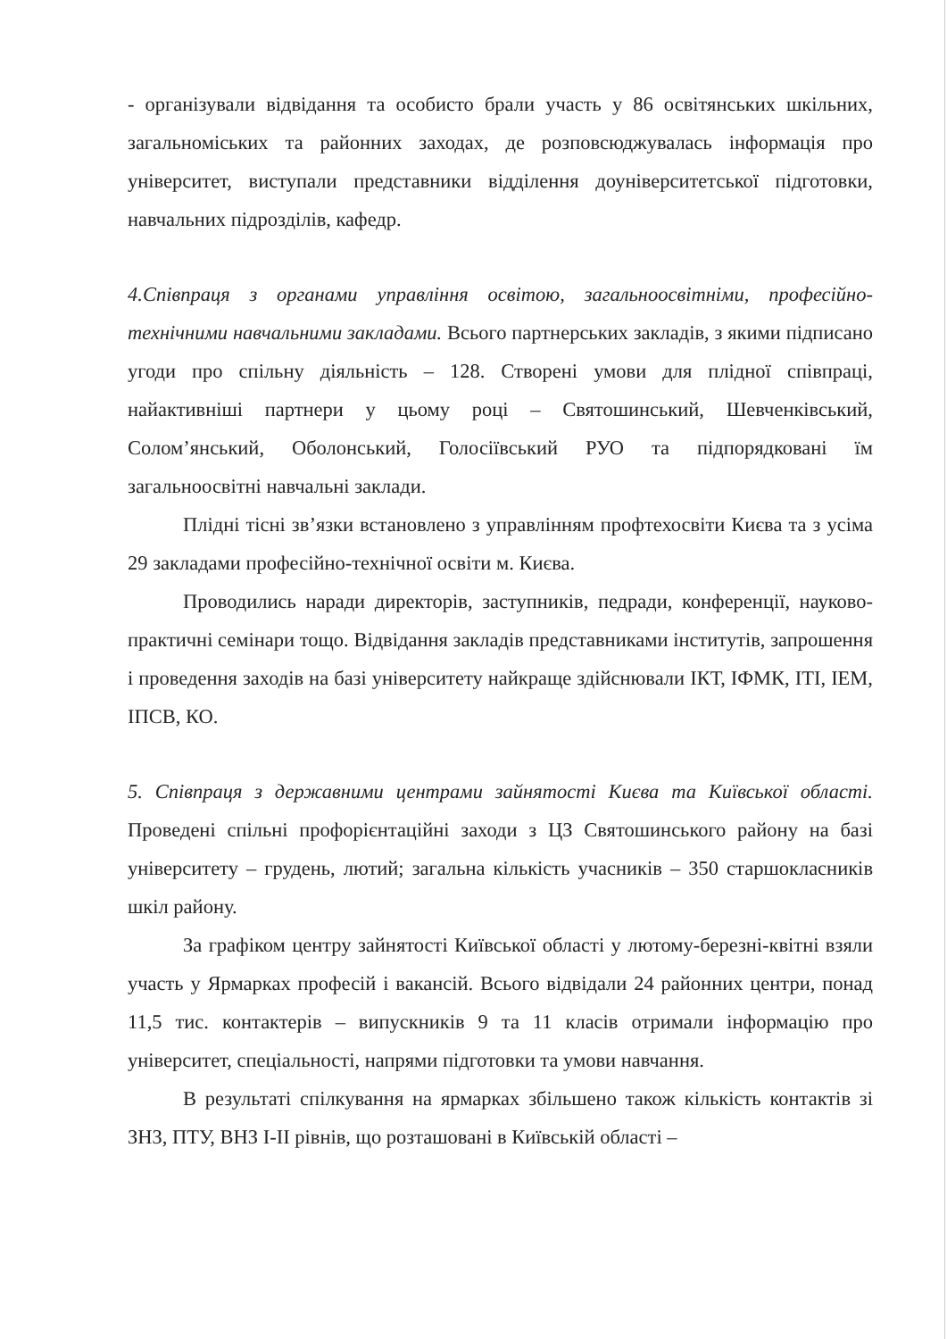- організували відвідання та особисто брали участь у 86 освітянських шкільних, загальноміських та районних заходах, де розповсюджувалась інформація про університет, виступали представники відділення доуніверситетської підготовки, навчальних підрозділів, кафедр.
4.Співпраця з органами управління освітою, загальноосвітніми, професійно-технічними навчальними закладами. Всього партнерських закладів, з якими підписано угоди про спільну діяльність – 128. Створені умови для плідної співпраці, найактивніші партнери у цьому році – Святошинський, Шевченківський, Солом’янський, Оболонський, Голосіївський РУО та підпорядковані їм загальноосвітні навчальні заклади.
Плідні тісні зв’язки встановлено з управлінням профтехосвіти Києва та з усіма 29 закладами професійно-технічної освіти м. Києва.
Проводились наради директорів, заступників, педради, конференції, науково-практичні семінари тощо. Відвідання закладів представниками інститутів, запрошення і проведення заходів на базі університету найкраще здійснювали ІКТ, ІФМК, ІТІ, ІЕМ, ІПСВ, КО.
5. Співпраця з державними центрами зайнятості Києва та Київської області. Проведені спільні профорієнтаційні заходи з ЦЗ Святошинського району на базі університету – грудень, лютий; загальна кількість учасників – 350 старшокласників шкіл району.
За графіком центру зайнятості Київської області у лютому-березні-квітні взяли участь у Ярмарках професій і вакансій. Всього відвідали 24 районних центри, понад 11,5 тис. контактерів – випускників 9 та 11 класів отримали інформацію про університет, спеціальності, напрями підготовки та умови навчання.
В результаті спілкування на ярмарках збільшено також кількість контактів зі ЗНЗ, ПТУ, ВНЗ І-ІІ рівнів, що розташовані в Київській області –